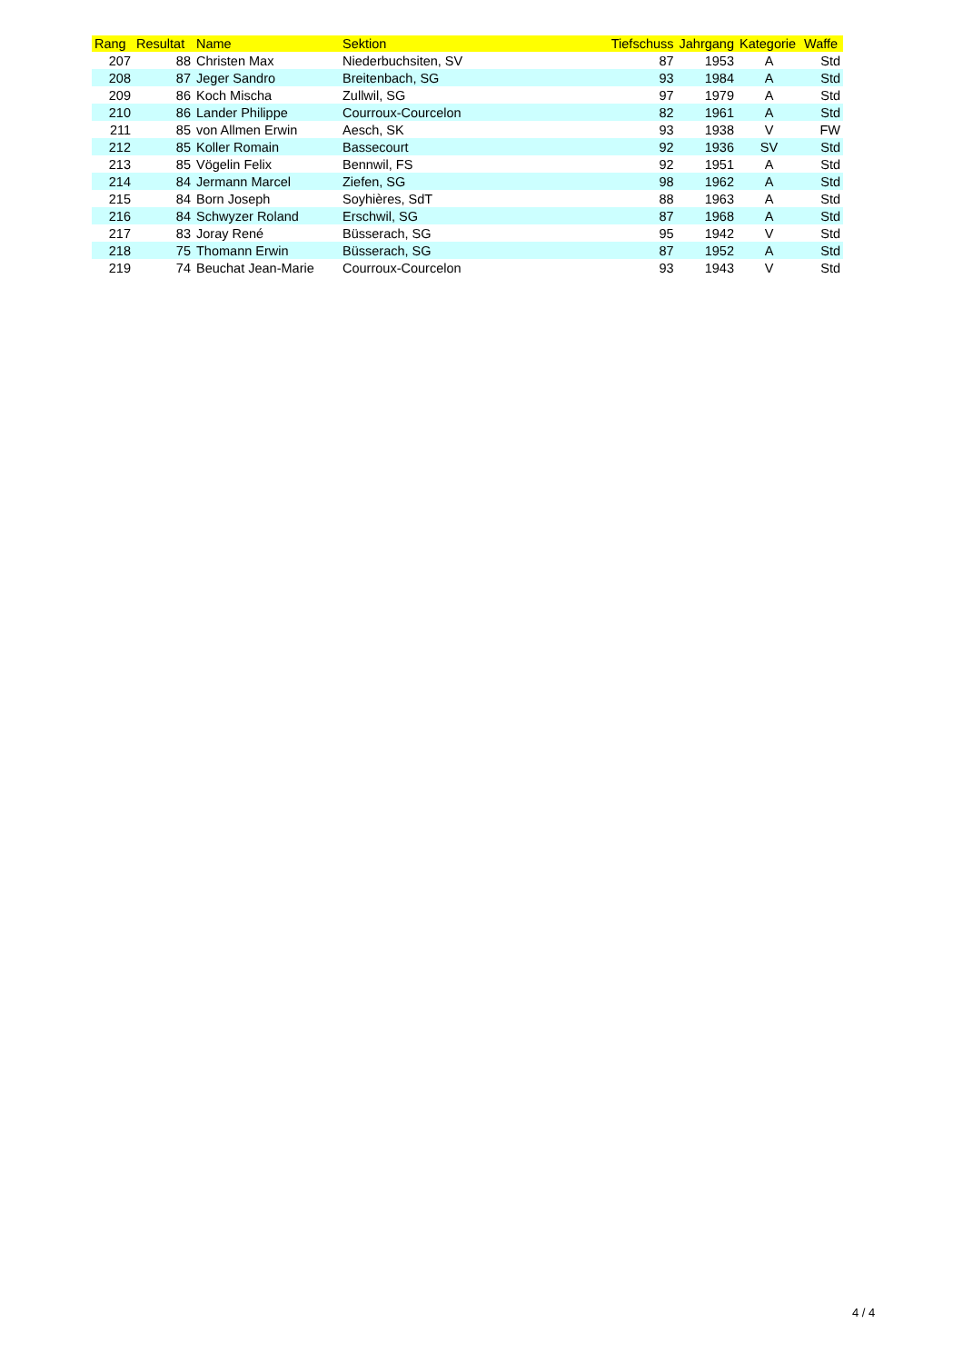| Rang | Resultat | Name | Sektion | Tiefschuss | Jahrgang | Kategorie | Waffe |
| --- | --- | --- | --- | --- | --- | --- | --- |
| 207 | 88 | Christen Max | Niederbuchsiten, SV | 87 | 1953 | A | Std |
| 208 | 87 | Jeger Sandro | Breitenbach, SG | 93 | 1984 | A | Std |
| 209 | 86 | Koch Mischa | Zullwil, SG | 97 | 1979 | A | Std |
| 210 | 86 | Lander Philippe | Courroux-Courcelon | 82 | 1961 | A | Std |
| 211 | 85 | von Allmen Erwin | Aesch, SK | 93 | 1938 | V | FW |
| 212 | 85 | Koller Romain | Bassecourt | 92 | 1936 | SV | Std |
| 213 | 85 | Vögelin Felix | Bennwil, FS | 92 | 1951 | A | Std |
| 214 | 84 | Jermann Marcel | Ziefen, SG | 98 | 1962 | A | Std |
| 215 | 84 | Born Joseph | Soyhières, SdT | 88 | 1963 | A | Std |
| 216 | 84 | Schwyzer Roland | Erschwil, SG | 87 | 1968 | A | Std |
| 217 | 83 | Joray René | Büsserach, SG | 95 | 1942 | V | Std |
| 218 | 75 | Thomann Erwin | Büsserach, SG | 87 | 1952 | A | Std |
| 219 | 74 | Beuchat Jean-Marie | Courroux-Courcelon | 93 | 1943 | V | Std |
4 / 4